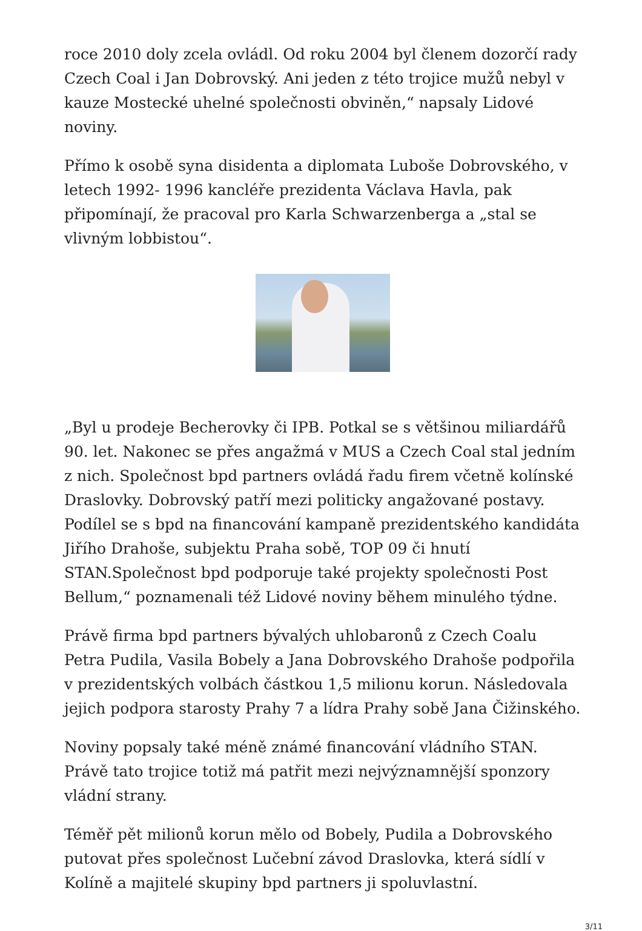roce 2010 doly zcela ovládl. Od roku 2004 byl členem dozorčí rady Czech Coal i Jan Dobrovský. Ani jeden z této trojice mužů nebyl v kauze Mostecké uhelné společnosti obviněn,“ napsaly Lidové noviny.
Přímo k osobě syna disidenta a diplomata Luboše Dobrovského, v letech 1992- 1996 kancléře prezidenta Václava Havla, pak připomínají, že pracoval pro Karla Schwarzenberga a „stal se vlivným lobbistou“.
„Byl u prodeje Becherovky či IPB. Potkal se s většinou miliardářů 90. let. Nakonec se přes angažmá v MUS a Czech Coal stal jedním z nich. Společnost bpd partners ovládá řadu firem včetně kolínské Draslovky. Dobrovský patří mezi politicky angažované postavy. Podílel se s bpd na financování kampaně prezidentského kandidáta Jiřího Drahoše, subjektu Praha sobě, TOP 09 či hnutí STAN.Společnost bpd podporuje také projekty společnosti Post Bellum,“ poznamenali též Lidové noviny během minulého týdne.
Právě firma bpd partners bývalých uhlobaronů z Czech Coalu Petra Pudila, Vasila Bobely a Jana Dobrovského Drahoše podpořila v prezidentských volbách částkou 1,5 milionu korun. Následovala jejich podpora starosty Prahy 7 a lídra Prahy sobě Jana Čižinského.
Noviny popsaly také méně známé financování vládního STAN. Právě tato trojice totiž má patřit mezi nejvýznamnější sponzory vládní strany.
Téměř pět milionů korun mělo od Bobely, Pudila a Dobrovského putovat přes společnost Lučební závod Draslovka, která sídlí v Kolíně a majitelé skupiny bpd partners ji spoluvlastní.
3/11